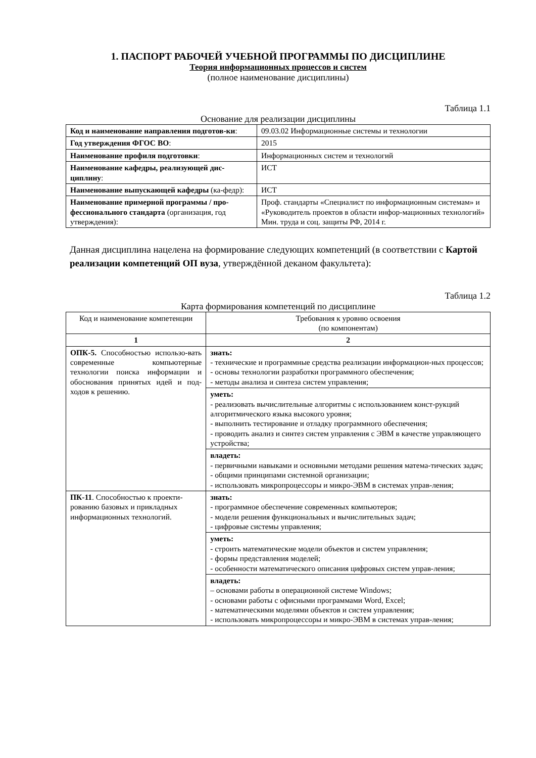1. ПАСПОРТ РАБОЧЕЙ УЧЕБНОЙ ПРОГРАММЫ ПО ДИСЦИПЛИНЕ
Теория информационных процессов и систем
(полное наименование дисциплины)
Таблица 1.1
Основание для реализации дисциплины
| Код и наименование направления подготов-ки : | 09.03.02 Информационные системы и технологии |
| Год утверждения ФГОС ВО : | 2015 |
| Наименование профиля подготовки : | Информационных систем и технологий |
| Наименование кафедры, реализующей дис-циплину : | ИСТ |
| Наименование выпускающей кафедры (ка-федр): | ИСТ |
| Наименование примерной программы / про-фессионального стандарта (организация, год утверждения): | Проф. стандарты «Специалист по информационным системам» и «Руководитель проектов в области инфор-мационных технологий» Мин. труда и соц. защиты РФ, 2014 г. |
Данная дисциплина нацелена на формирование следующих компетенций (в соответствии с Картой реализации компетенций ОП вуза, утверждённой деканом факультета):
Таблица 1.2
Карта формирования компетенций по дисциплине
| Код и наименование компетенции | Требования к уровню освоения (по компонентам) |
| --- | --- |
| 1 | 2 |
| ОПК-5. Способностью использо-вать современные компьютерные технологии поиска информации и обоснования принятых идей и под-ходов к решению. | знать: - технические и программные средства реализации информацион-ных процессов; - основы технологии разработки программного обеспечения; - методы анализа и синтеза систем управления; |
| | уметь: - реализовать вычислительные алгоритмы с использованием конст-рукций алгоритмического языка высокого уровня; - выполнить тестирование и отладку программного обеспечения; - проводить анализ и синтез систем управления с ЭВМ в качестве управляющего устройства; |
| | владеть: - первичными навыками и основными методами решения матема-тических задач; - общими принципами системной организации; - использовать микропроцессоры и микро-ЭВМ в системах управ-ления; |
| ПК-11 . Способностью к проекти-рованию базовых и прикладных информационных технологий. | знать: - программное обеспечение современных компьютеров; - модели решения функциональных и вычислительных задач; - цифровые системы управления; |
| | уметь: - строить математические модели объектов и систем управления; - формы представления моделей; - особенности математического описания цифровых систем управ-ления; |
| | владеть: – основами работы в операционной системе Windows; - основами работы с офисными программами Word, Excel; - математическими моделями объектов и систем управления; - использовать микропроцессоры и микро-ЭВМ в системах управ-ления; |